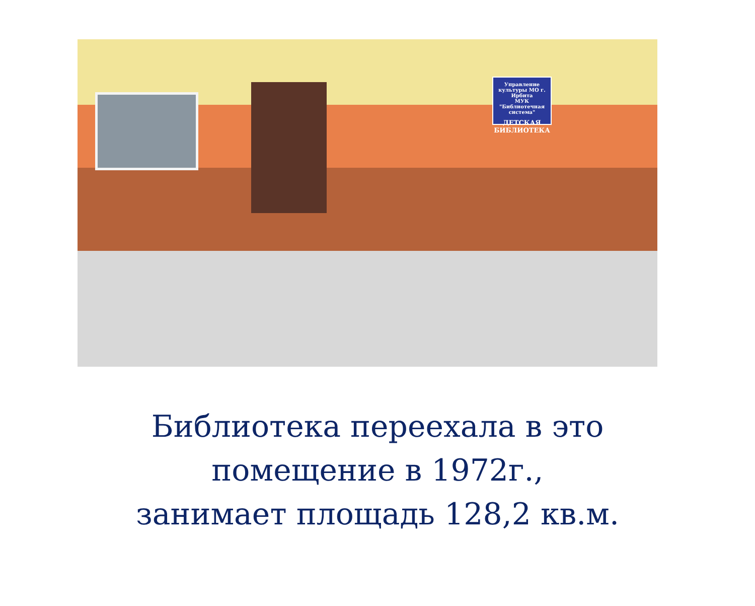Управление культуры МО г. Ирбита
МУК "Библиотечная система"
ДЕТСКАЯ БИБЛИОТЕКА
Библиотека переехала в это
помещение в 1972г.,
занимает площадь 128,2 кв.м.